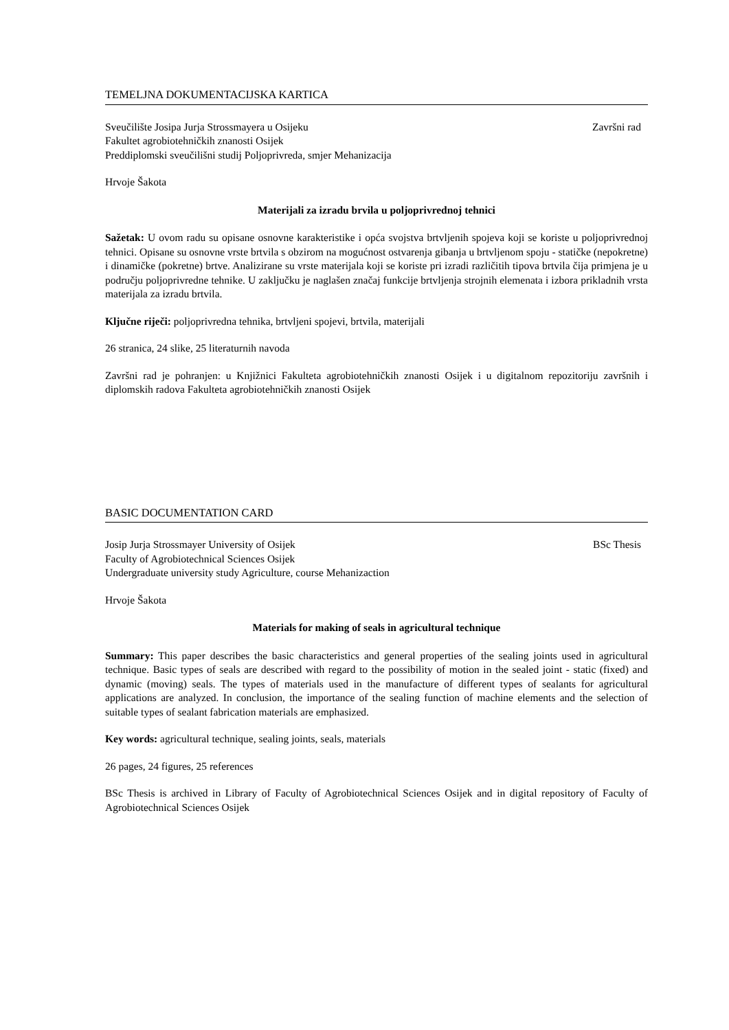TEMELJNA DOKUMENTACIJSKA KARTICA
Sveučilište Josipa Jurja Strossmayera u Osijeku Završni rad
Fakultet agrobiotehničkih znanosti Osijek
Preddiplomski sveučilišni studij Poljoprivreda, smjer Mehanizacija
Hrvoje Šakota
Materijali za izradu brvila u poljoprivrednoj tehnici
Sažetak: U ovom radu su opisane osnovne karakteristike i opća svojstva brtvljenih spojeva koji se koriste u poljoprivrednoj tehnici. Opisane su osnovne vrste brtvila s obzirom na mogućnost ostvarenja gibanja u brtvljenom spoju - statičke (nepokretne) i dinamičke (pokretne) brtve. Analizirane su vrste materijala koji se koriste pri izradi različitih tipova brtvila čija primjena je u području poljoprivredne tehnike. U zaključku je naglašen značaj funkcije brtvljenja strojnih elemenata i izbora prikladnih vrsta materijala za izradu brtvila.
Ključne riječi: poljoprivredna tehnika, brtvljeni spojevi, brtvila, materijali
26 stranica, 24 slike, 25 literaturnih navoda
Završni rad je pohranjen: u Knjižnici Fakulteta agrobiotehničkih znanosti Osijek i u digitalnom repozitoriju završnih i diplomskih radova Fakulteta agrobiotehničkih znanosti Osijek
BASIC DOCUMENTATION CARD
Josip Jurja Strossmayer University of Osijek BSc Thesis
Faculty of Agrobiotechnical Sciences Osijek
Undergraduate university study Agriculture, course Mehanizaction
Hrvoje Šakota
Materials for making of seals in agricultural technique
Summary: This paper describes the basic characteristics and general properties of the sealing joints used in agricultural technique. Basic types of seals are described with regard to the possibility of motion in the sealed joint - static (fixed) and dynamic (moving) seals. The types of materials used in the manufacture of different types of sealants for agricultural applications are analyzed. In conclusion, the importance of the sealing function of machine elements and the selection of suitable types of sealant fabrication materials are emphasized.
Key words: agricultural technique, sealing joints, seals, materials
26 pages, 24 figures, 25 references
BSc Thesis is archived in Library of Faculty of Agrobiotechnical Sciences Osijek and in digital repository of Faculty of Agrobiotechnical Sciences Osijek